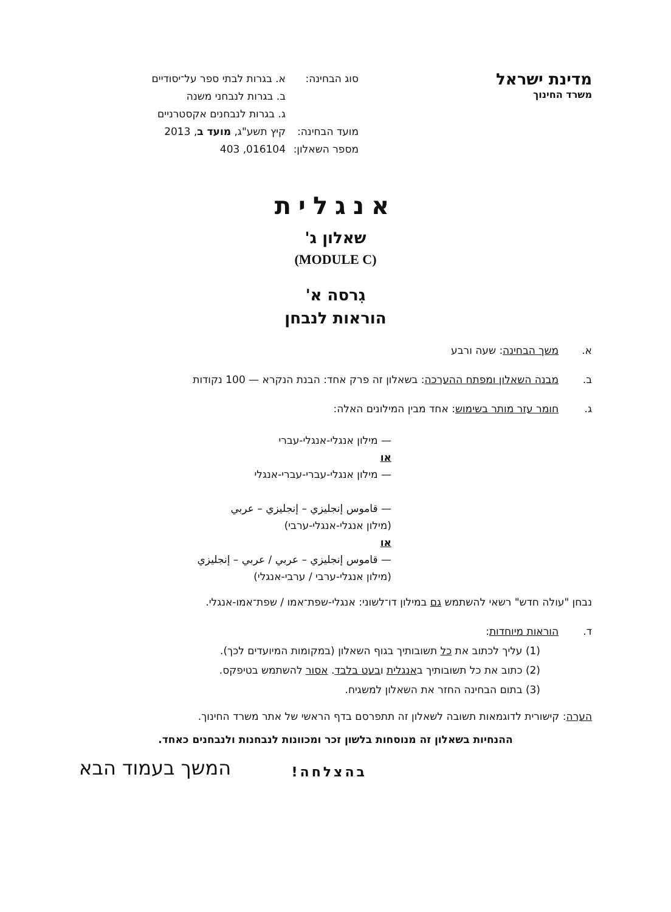מדינת ישראל
משרד החינוך
סוג הבחינה: א. בגרות לבתי ספר על־יסודיים
ב. בגרות לנבחני משנה
ג. בגרות לנבחנים אקסטרניים
מועד הבחינה: קיץ תשע"ג, מועד ב, 2013
מספר השאלון: 016104, 403
אנגלית
שאלון ג'
(MODULE C)
גִרסה א'
הוראות לנבחן
א. משך הבחינה: שעה ורבע
ב. מבנה השאלון ומפתח ההערכה: בשאלון זה פרק אחד: הבנת הנקרא — 100 נקודות
ג. חומר עזר מותר בשימוש: אחד מבין המילונים האלה:
— מילון אנגלי-אנגלי-עברי
או
— מילון אנגלי-עברי-עברי-אנגלי
— قاموس إنجليزي – إنجليزي – عربي
(מילון אנגלי-אנגלי-ערבי)
או
— قاموس إنجليزي – عربي / عربي – إنجليزي
(מילון אנגלי-ערבי / ערבי-אנגלי)
נבחן "עולה חדש" רשאי להשתמש גם במילון דו־לשוני: אנגלי-שפת־אמו / שפת־אמו-אנגלי.
ד. הוראות מיוחדות:
(1) עליך לכתוב את כל תשובותיך בגוף השאלון (במקומות המיועדים לכך).
(2) כתוב את כל תשובותיך באנגלית ובעט בלבד. אסור להשתמש בטיפקס.
(3) בתום הבחינה החזר את השאלון למשגיח.
הערה: קישורית לדוגמאות תשובה לשאלון זה תתפרסם בדף הראשי של אתר משרד החינוך.
ההנחיות בשאלון זה מנוסחות בלשון זכר ומכוונות לנבחנות ולנבחנים כאחד.
בהצלחה! המשך בעמוד הבא